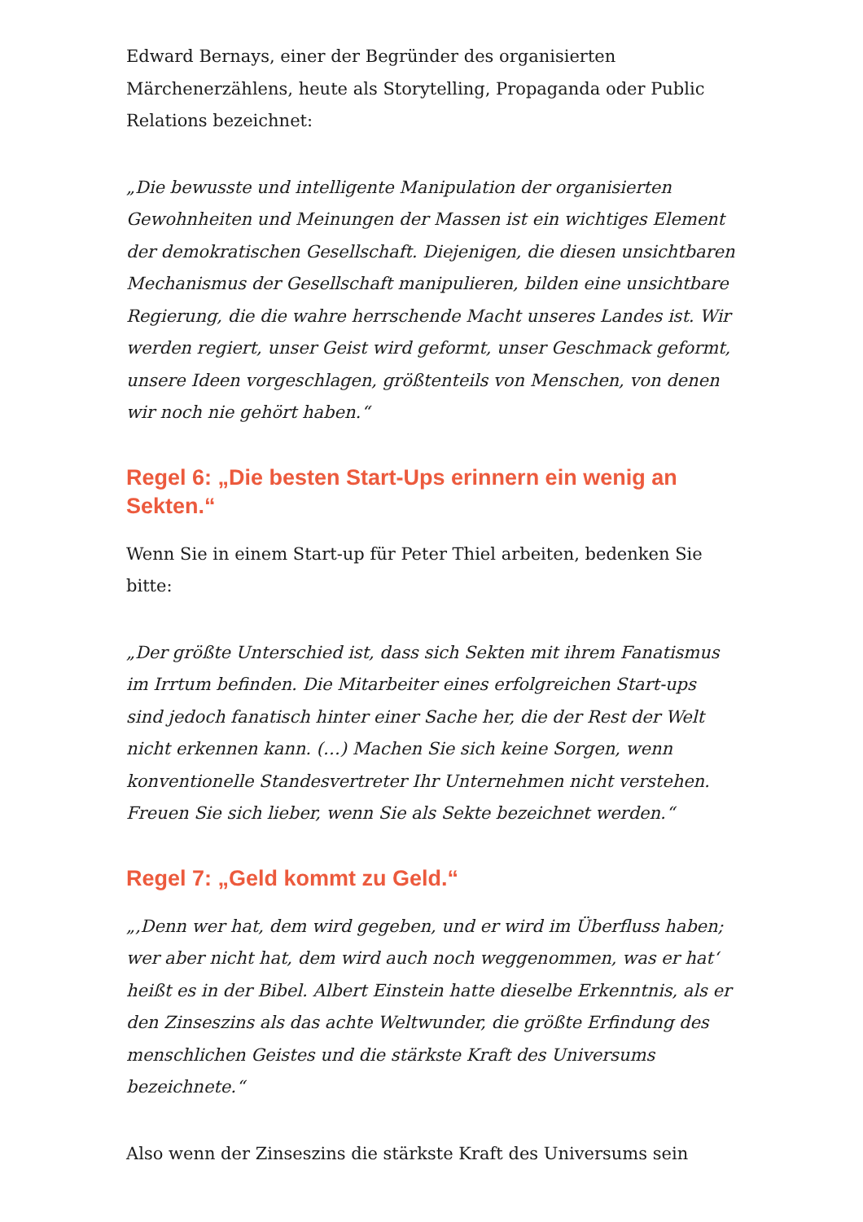Edward Bernays, einer der Begründer des organisierten Märchenerzählens, heute als Storytelling, Propaganda oder Public Relations bezeichnet:
„Die bewusste und intelligente Manipulation der organisierten Gewohnheiten und Meinungen der Massen ist ein wichtiges Element der demokratischen Gesellschaft. Diejenigen, die diesen unsichtbaren Mechanismus der Gesellschaft manipulieren, bilden eine unsichtbare Regierung, die die wahre herrschende Macht unseres Landes ist. Wir werden regiert, unser Geist wird geformt, unser Geschmack geformt, unsere Ideen vorgeschlagen, größtenteils von Menschen, von denen wir noch nie gehört haben.“
Regel 6: „Die besten Start-Ups erinnern ein wenig an Sekten.“
Wenn Sie in einem Start-up für Peter Thiel arbeiten, bedenken Sie bitte:
„Der größte Unterschied ist, dass sich Sekten mit ihrem Fanatismus im Irrtum befinden. Die Mitarbeiter eines erfolgreichen Start-ups sind jedoch fanatisch hinter einer Sache her, die der Rest der Welt nicht erkennen kann. (…) Machen Sie sich keine Sorgen, wenn konventionelle Standesvertreter Ihr Unternehmen nicht verstehen. Freuen Sie sich lieber, wenn Sie als Sekte bezeichnet werden.“
Regel 7: „Geld kommt zu Geld.“
„‚Denn wer hat, dem wird gegeben, und er wird im Überfluss haben; wer aber nicht hat, dem wird auch noch weggenommen, was er hat‘ heißt es in der Bibel. Albert Einstein hatte dieselbe Erkenntnis, als er den Zinseszins als das achte Weltwunder, die größte Erfindung des menschlichen Geistes und die stärkste Kraft des Universums bezeichnete.“
Also wenn der Zinseszins die stärkste Kraft des Universums sein